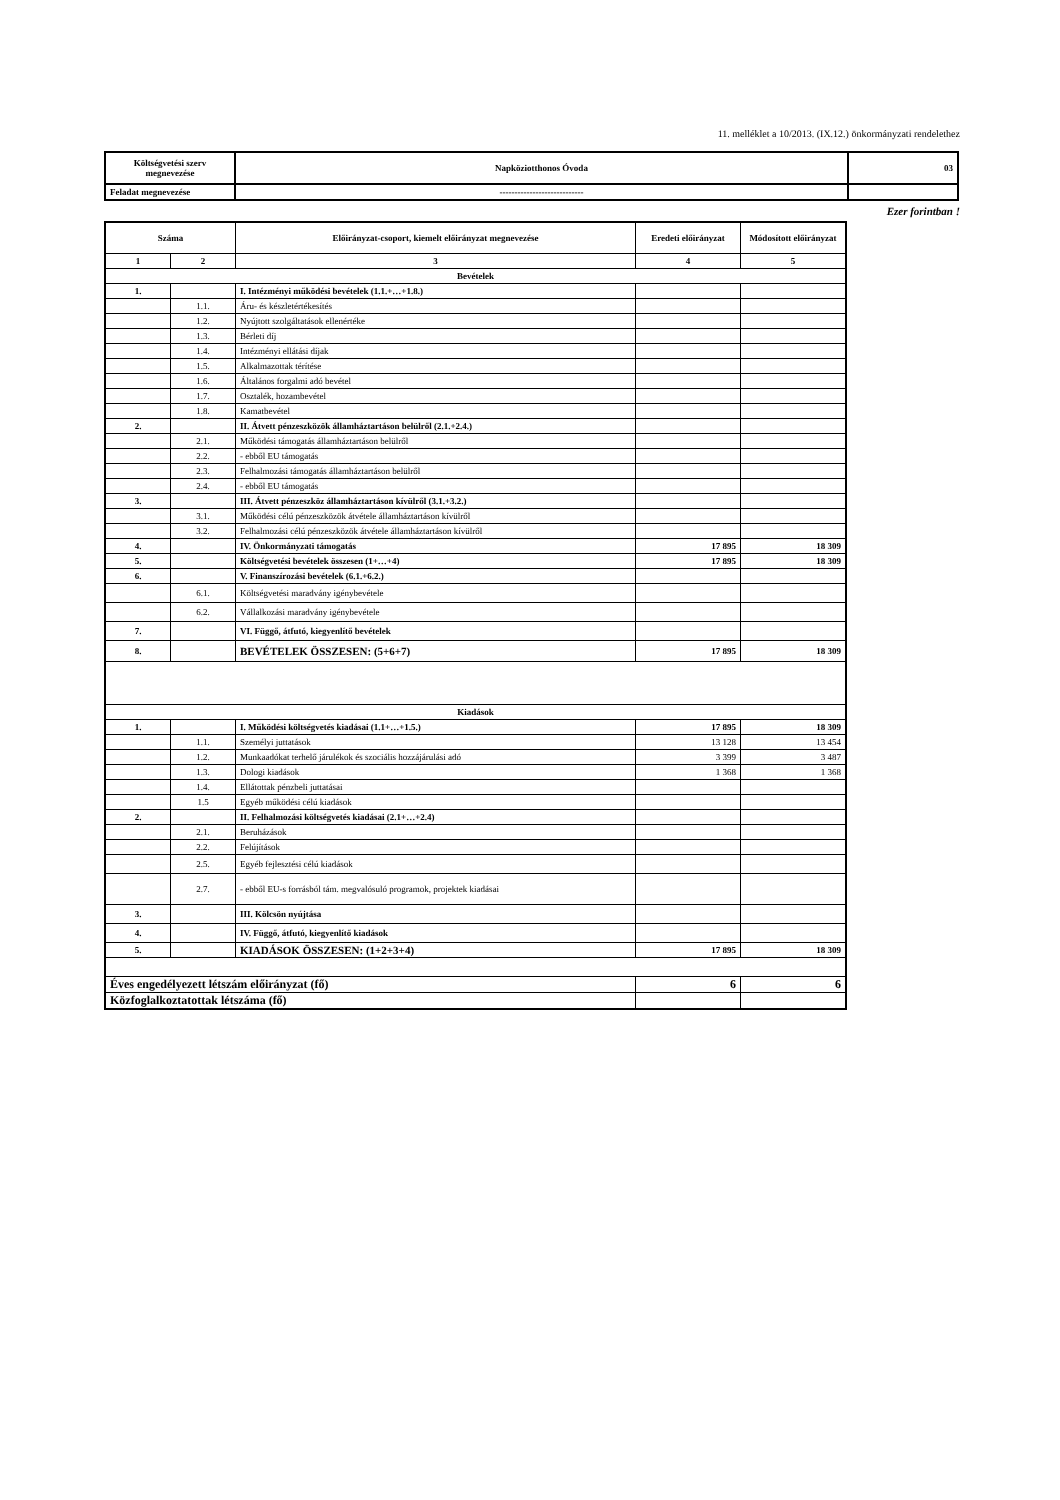11. melléklet a 10/2013. (IX.12.) önkormányzati rendelethez
| Költségvetési szerv megnevezése | Napköziotthonos Óvoda | 03 |
| Feladat megnevezése | ---------------------------- | |
Ezer forintban !
| Száma | | Előirányzat-csoport, kiemelt előirányzat megnevezése | Eredeti előirányzat | Módosított előirányzat |
| 1 | 2 | 3 | 4 | 5 |
| Bevételek | | | | |
| 1. | | I. Intézményi működési bevételek (1.1.+…+1.8.) | | |
| | 1.1. | Áru- és készletértékesítés | | |
| | 1.2. | Nyújtott szolgáltatások ellenértéke | | |
| | 1.3. | Bérleti díj | | |
| | 1.4. | Intézményi ellátási díjak | | |
| | 1.5. | Alkalmazottak térítése | | |
| | 1.6. | Általános forgalmi adó bevétel | | |
| | 1.7. | Osztalék, hozambevétel | | |
| | 1.8. | Kamatbevétel | | |
| 2. | | II. Átvett pénzeszközök államháztartáson belülről (2.1.+2.4.) | | |
| | 2.1. | Működési támogatás államháztartáson belülről | | |
| | 2.2. | - ebből EU támogatás | | |
| | 2.3. | Felhalmozási támogatás államháztartáson belülről | | |
| | 2.4. | - ebből EU támogatás | | |
| 3. | | III. Átvett pénzeszköz államháztartáson kívülről (3.1.+3.2.) | | |
| | 3.1. | Működési célú pénzeszközök átvétele államháztartáson kívülről | | |
| | 3.2. | Felhalmozási célú pénzeszközök átvétele államháztartáson kívülről | | |
| 4. | | IV. Önkormányzati támogatás | 17 895 | 18 309 |
| 5. | | Költségvetési bevételek összesen (1+…+4) | 17 895 | 18 309 |
| 6. | | V. Finanszírozási bevételek (6.1.+6.2.) | | |
| | 6.1. | Költségvetési maradvány igénybevétele | | |
| | 6.2. | Vállalkozási maradvány igénybevétele | | |
| 7. | | VI. Függő, átfutó, kiegyenlítő bevételek | | |
| 8. | | BEVÉTELEK ÖSSZESEN: (5+6+7) | 17 895 | 18 309 |
| Kiadások | | | | |
| 1. | | I. Működési költségvetés kiadásai (1.1+…+1.5.) | 17 895 | 18 309 |
| | 1.1. | Személyi juttatások | 13 128 | 13 454 |
| | 1.2. | Munkaadókat terhelő járulékok és szociális hozzájárulási adó | 3 399 | 3 487 |
| | 1.3. | Dologi kiadások | 1 368 | 1 368 |
| | 1.4. | Ellátottak pénzbeli juttatásai | | |
| | 1.5 | Egyéb működési célú kiadások | | |
| 2. | | II. Felhalmozási költségvetés kiadásai (2.1+…+2.4) | | |
| | 2.1. | Beruházások | | |
| | 2.2. | Felújítások | | |
| | 2.5. | Egyéb fejlesztési célú kiadások | | |
| | 2.7. | - ebből EU-s forrásból tám. megvalósuló programok, projektek kiadásai | | |
| 3. | | III. Kölcsön nyújtása | | |
| 4. | | IV. Függő, átfutó, kiegyenlítő kiadások | | |
| 5. | | KIADÁSOK ÖSSZESEN: (1+2+3+4) | 17 895 | 18 309 |
| Éves engedélyezett létszám előirányzat (fő) | | | 6 | 6 |
| Közfoglalkoztatottak létszáma (fő) | | | | |